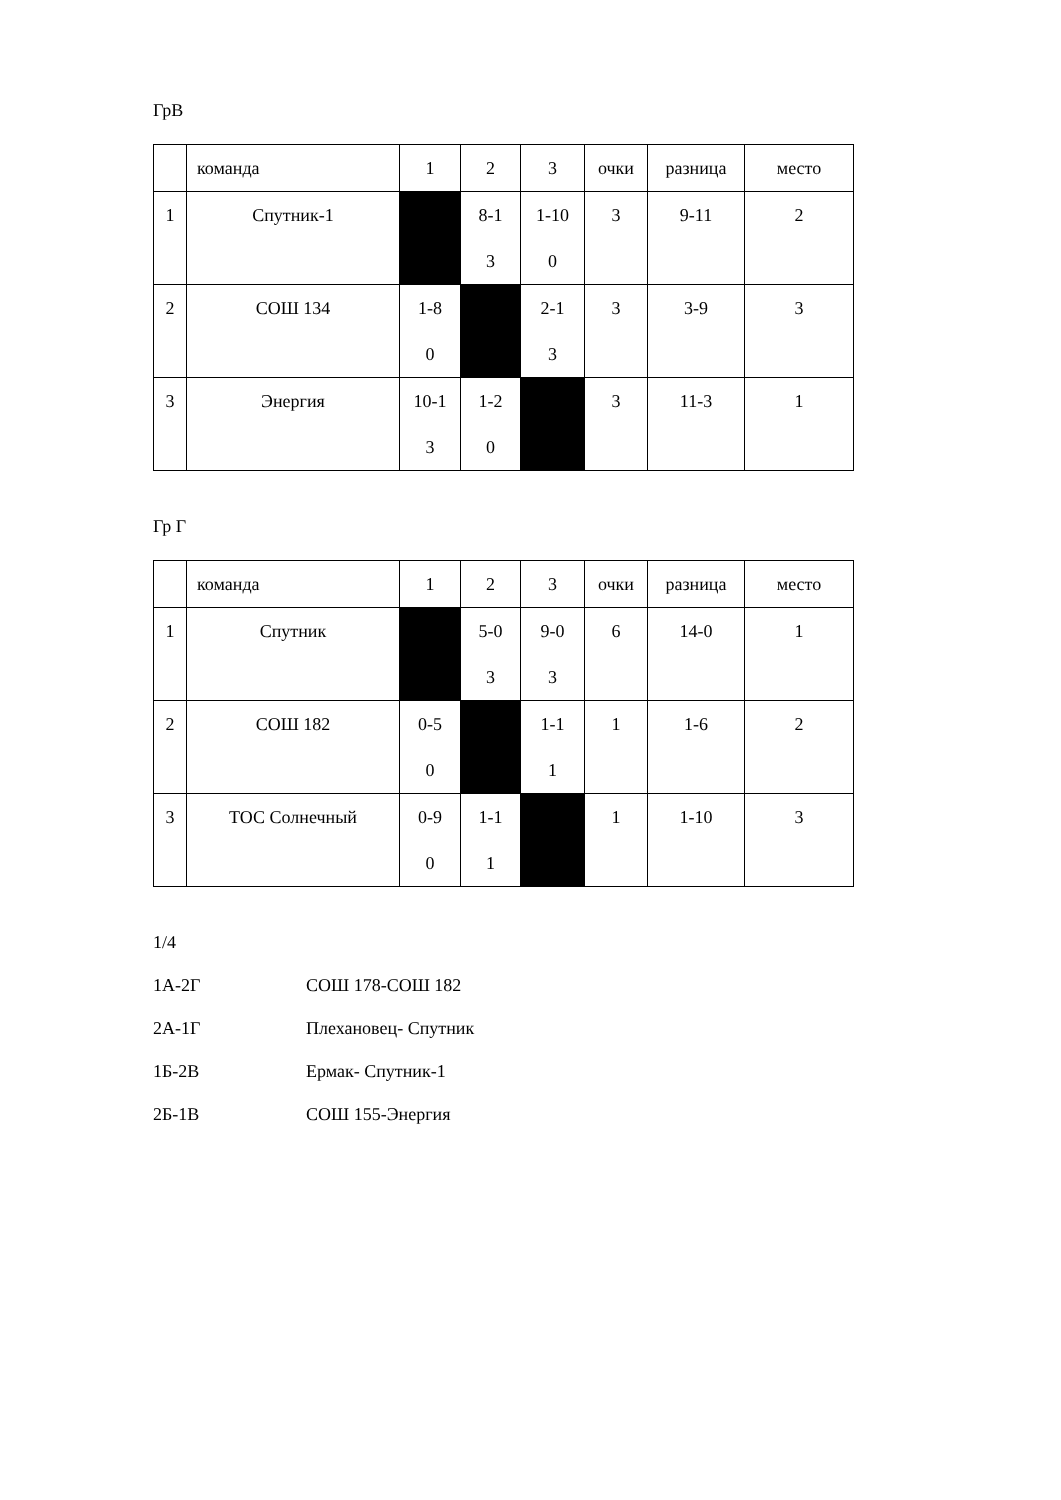ГрВ
| | команда | 1 | 2 | 3 | очки | разница | место |
| 1 | Спутник-1 | | 8-1 3 | 1-10 0 | 3 | 9-11 | 2 |
| 2 | СОШ 134 | 1-8 0 | | 2-1 3 | 3 | 3-9 | 3 |
| 3 | Энергия | 10-1 3 | 1-2 0 | | 3 | 11-3 | 1 |
Гр Г
| | команда | 1 | 2 | 3 | очки | разница | место |
| 1 | Спутник | | 5-0 3 | 9-0 3 | 6 | 14-0 | 1 |
| 2 | СОШ 182 | 0-5 0 | | 1-1 1 | 1 | 1-6 | 2 |
| 3 | ТОС Солнечный | 0-9 0 | 1-1 1 | | 1 | 1-10 | 3 |
1/4
1А-2Г СОШ 178-СОШ 182
2А-1Г Плехановец- Спутник
1Б-2В Ермак- Спутник-1
2Б-1В СОШ 155-Энергия